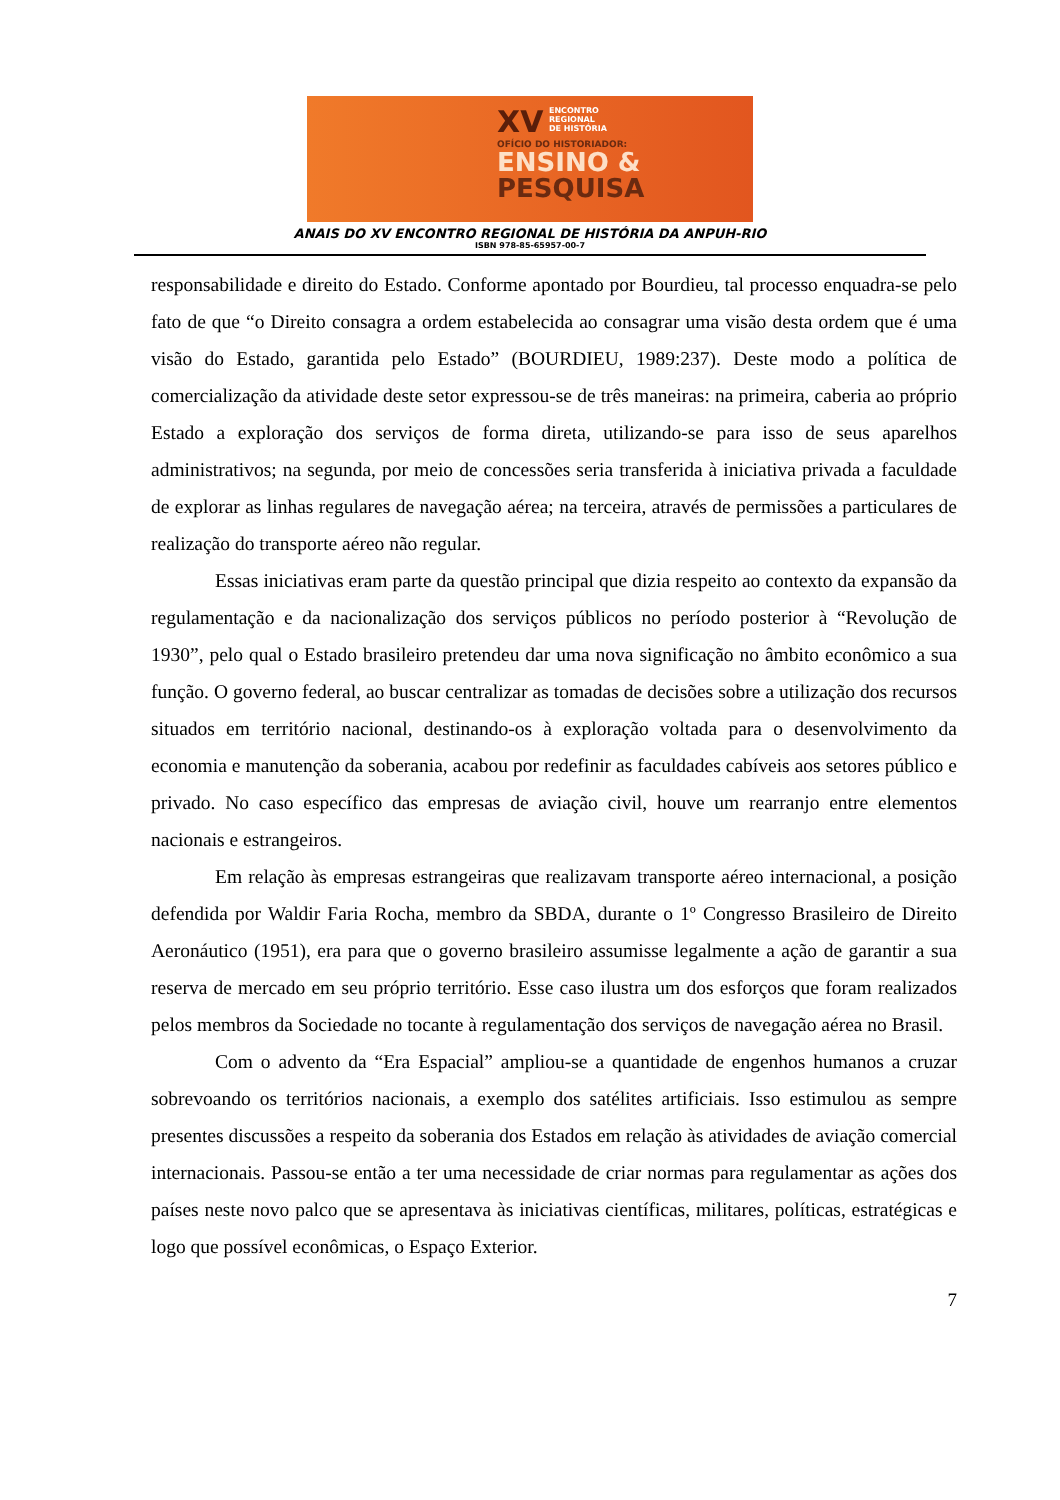XV ENCONTRO
REGIONAL
DE HISTÓRIA
OFÍCIO DO HISTORIADOR:
ENSINO &
PESQUISA
ANAIS DO XV ENCONTRO REGIONAL DE HISTÓRIA DA ANPUH-RIO
ISBN 978-85-65957-00-7
responsabilidade e direito do Estado. Conforme apontado por Bourdieu, tal processo enquadra-se pelo fato de que “o Direito consagra a ordem estabelecida ao consagrar uma visão desta ordem que é uma visão do Estado, garantida pelo Estado” (BOURDIEU, 1989:237). Deste modo a política de comercialização da atividade deste setor expressou-se de três maneiras: na primeira, caberia ao próprio Estado a exploração dos serviços de forma direta, utilizando-se para isso de seus aparelhos administrativos; na segunda, por meio de concessões seria transferida à iniciativa privada a faculdade de explorar as linhas regulares de navegação aérea; na terceira, através de permissões a particulares de realização do transporte aéreo não regular.
Essas iniciativas eram parte da questão principal que dizia respeito ao contexto da expansão da regulamentação e da nacionalização dos serviços públicos no período posterior à “Revolução de 1930”, pelo qual o Estado brasileiro pretendeu dar uma nova significação no âmbito econômico a sua função. O governo federal, ao buscar centralizar as tomadas de decisões sobre a utilização dos recursos situados em território nacional, destinando-os à exploração voltada para o desenvolvimento da economia e manutenção da soberania, acabou por redefinir as faculdades cabíveis aos setores público e privado. No caso específico das empresas de aviação civil, houve um rearranjo entre elementos nacionais e estrangeiros.
Em relação às empresas estrangeiras que realizavam transporte aéreo internacional, a posição defendida por Waldir Faria Rocha, membro da SBDA, durante o 1º Congresso Brasileiro de Direito Aeronáutico (1951), era para que o governo brasileiro assumisse legalmente a ação de garantir a sua reserva de mercado em seu próprio território. Esse caso ilustra um dos esforços que foram realizados pelos membros da Sociedade no tocante à regulamentação dos serviços de navegação aérea no Brasil.
Com o advento da “Era Espacial” ampliou-se a quantidade de engenhos humanos a cruzar sobrevoando os territórios nacionais, a exemplo dos satélites artificiais. Isso estimulou as sempre presentes discussões a respeito da soberania dos Estados em relação às atividades de aviação comercial internacionais. Passou-se então a ter uma necessidade de criar normas para regulamentar as ações dos países neste novo palco que se apresentava às iniciativas científicas, militares, políticas, estratégicas e logo que possível econômicas, o Espaço Exterior.
7